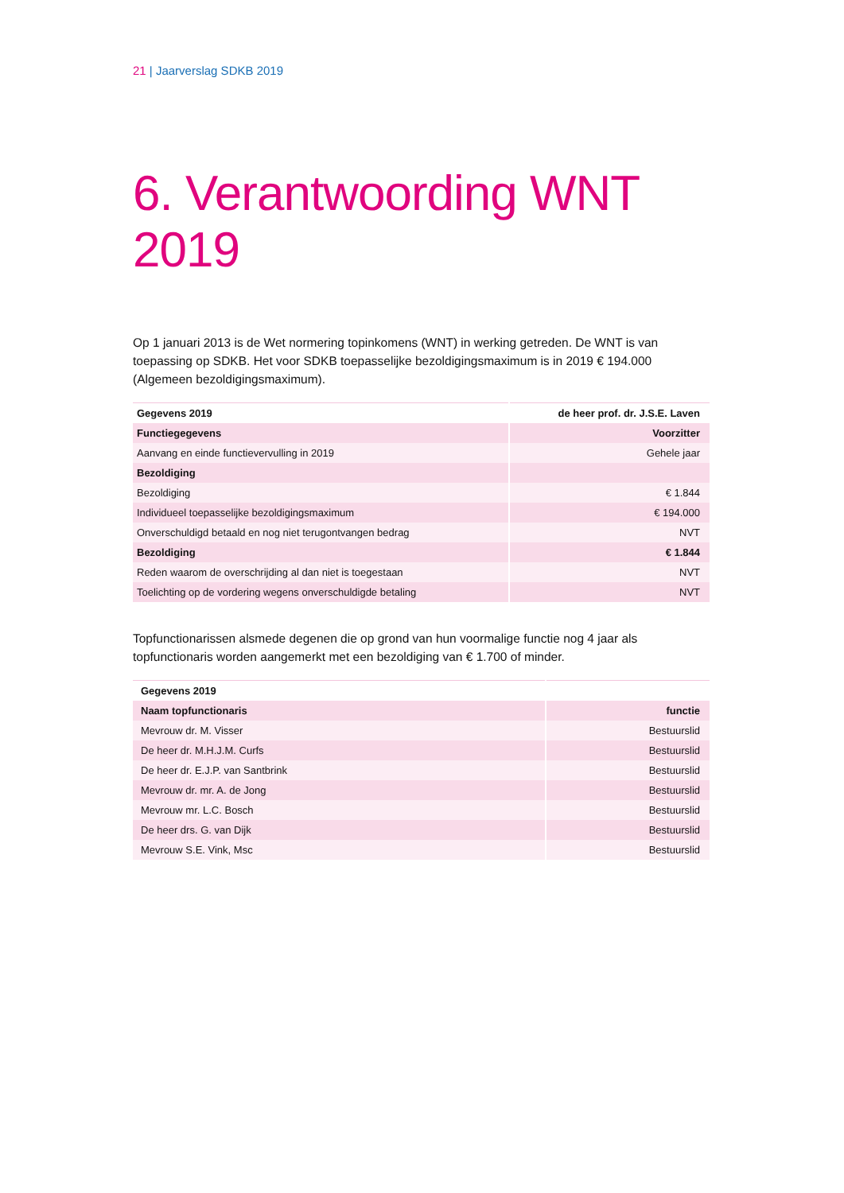21 | Jaarverslag SDKB 2019
6. Verantwoording WNT 2019
Op 1 januari 2013 is de Wet normering topinkomens (WNT) in werking getreden. De WNT is van toepassing op SDKB. Het voor SDKB toepasselijke bezoldigingsmaximum is in 2019 € 194.000 (Algemeen bezoldigingsmaximum).
| Gegevens 2019 | de heer prof. dr. J.S.E. Laven |
| Functiegegevens | Voorzitter |
| Aanvang en einde functievervulling in 2019 | Gehele jaar |
| Bezoldiging | |
| Bezoldiging | € 1.844 |
| Individueel toepasselijke bezoldigingsmaximum | € 194.000 |
| Onverschuldigd betaald en nog niet terugontvangen bedrag | NVT |
| Bezoldiging | € 1.844 |
| Reden waarom de overschrijding al dan niet is toegestaan | NVT |
| Toelichting op de vordering wegens onverschuldigde betaling | NVT |
Topfunctionarissen alsmede degenen die op grond van hun voormalige functie nog 4 jaar als topfunctionaris worden aangemerkt met een bezoldiging van € 1.700 of minder.
| Gegevens 2019 | |
| Naam topfunctionaris | functie |
| Mevrouw dr. M. Visser | Bestuurslid |
| De heer dr. M.H.J.M. Curfs | Bestuurslid |
| De heer dr. E.J.P. van Santbrink | Bestuurslid |
| Mevrouw dr. mr. A. de Jong | Bestuurslid |
| Mevrouw mr. L.C. Bosch | Bestuurslid |
| De heer drs. G. van Dijk | Bestuurslid |
| Mevrouw S.E. Vink, Msc | Bestuurslid |